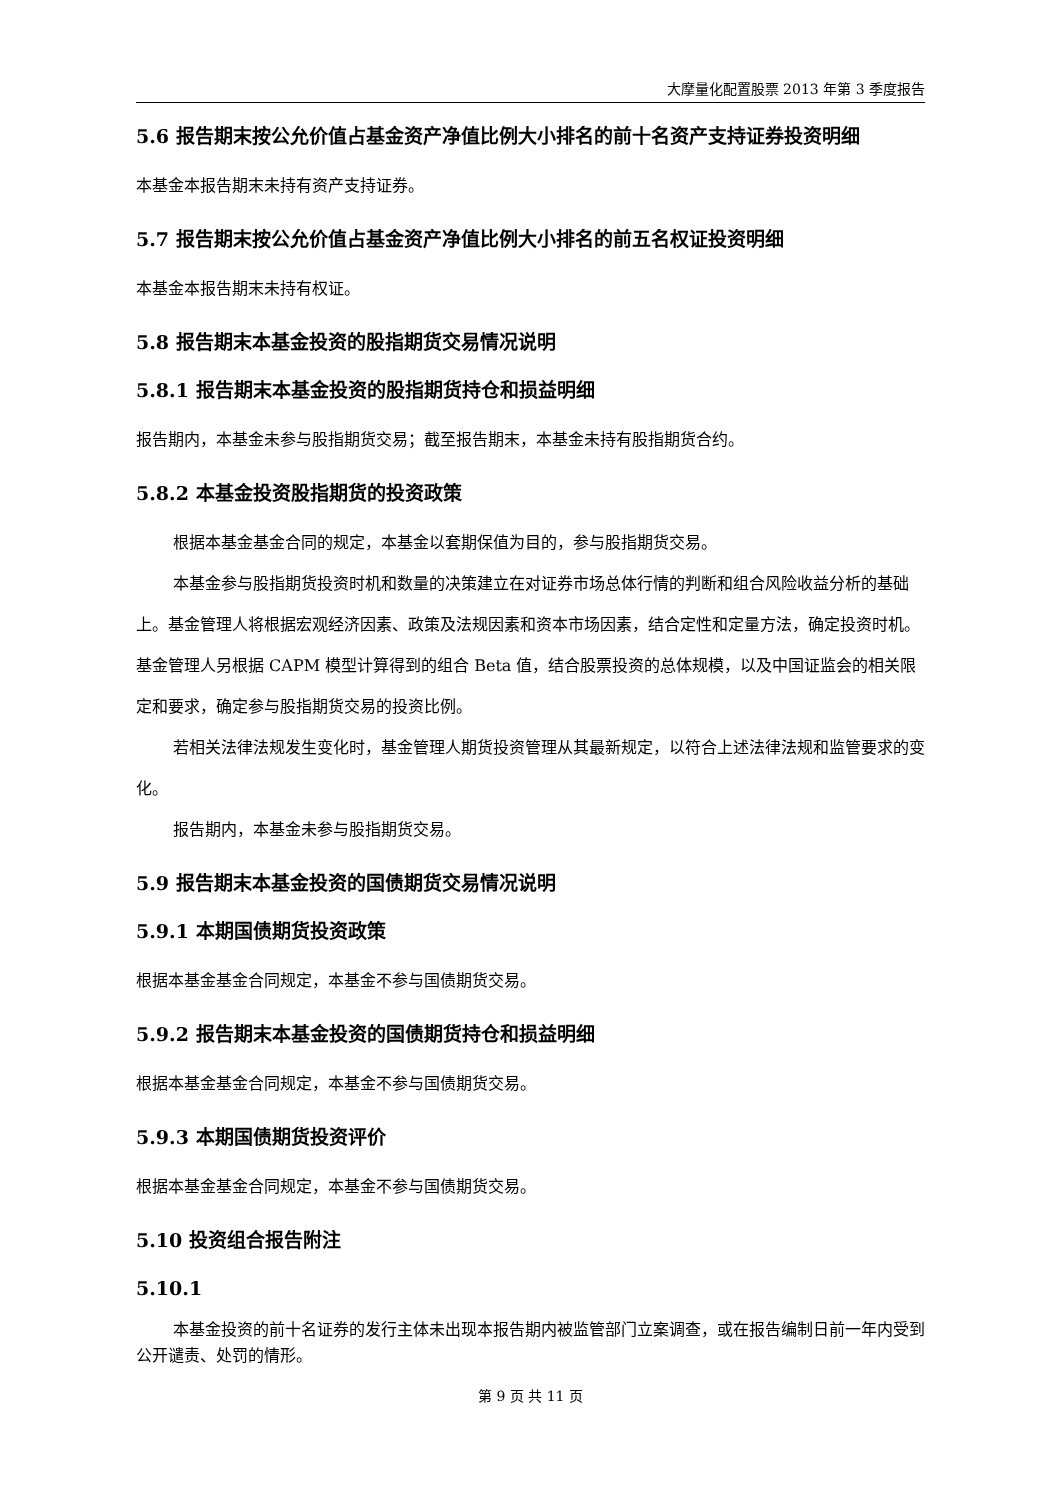大摩量化配置股票 2013 年第 3 季度报告
5.6 报告期末按公允价值占基金资产净值比例大小排名的前十名资产支持证券投资明细
本基金本报告期末未持有资产支持证券。
5.7 报告期末按公允价值占基金资产净值比例大小排名的前五名权证投资明细
本基金本报告期末未持有权证。
5.8 报告期末本基金投资的股指期货交易情况说明
5.8.1 报告期末本基金投资的股指期货持仓和损益明细
报告期内，本基金未参与股指期货交易；截至报告期末，本基金未持有股指期货合约。
5.8.2 本基金投资股指期货的投资政策
根据本基金基金合同的规定，本基金以套期保值为目的，参与股指期货交易。
本基金参与股指期货投资时机和数量的决策建立在对证券市场总体行情的判断和组合风险收益分析的基础上。基金管理人将根据宏观经济因素、政策及法规因素和资本市场因素，结合定性和定量方法，确定投资时机。基金管理人另根据 CAPM 模型计算得到的组合 Beta 值，结合股票投资的总体规模，以及中国证监会的相关限定和要求，确定参与股指期货交易的投资比例。
若相关法律法规发生变化时，基金管理人期货投资管理从其最新规定，以符合上述法律法规和监管要求的变化。
报告期内，本基金未参与股指期货交易。
5.9 报告期末本基金投资的国债期货交易情况说明
5.9.1 本期国债期货投资政策
根据本基金基金合同规定，本基金不参与国债期货交易。
5.9.2 报告期末本基金投资的国债期货持仓和损益明细
根据本基金基金合同规定，本基金不参与国债期货交易。
5.9.3 本期国债期货投资评价
根据本基金基金合同规定，本基金不参与国债期货交易。
5.10 投资组合报告附注
5.10.1
本基金投资的前十名证券的发行主体未出现本报告期内被监管部门立案调查，或在报告编制日前一年内受到公开谴责、处罚的情形。
第 9 页 共 11 页